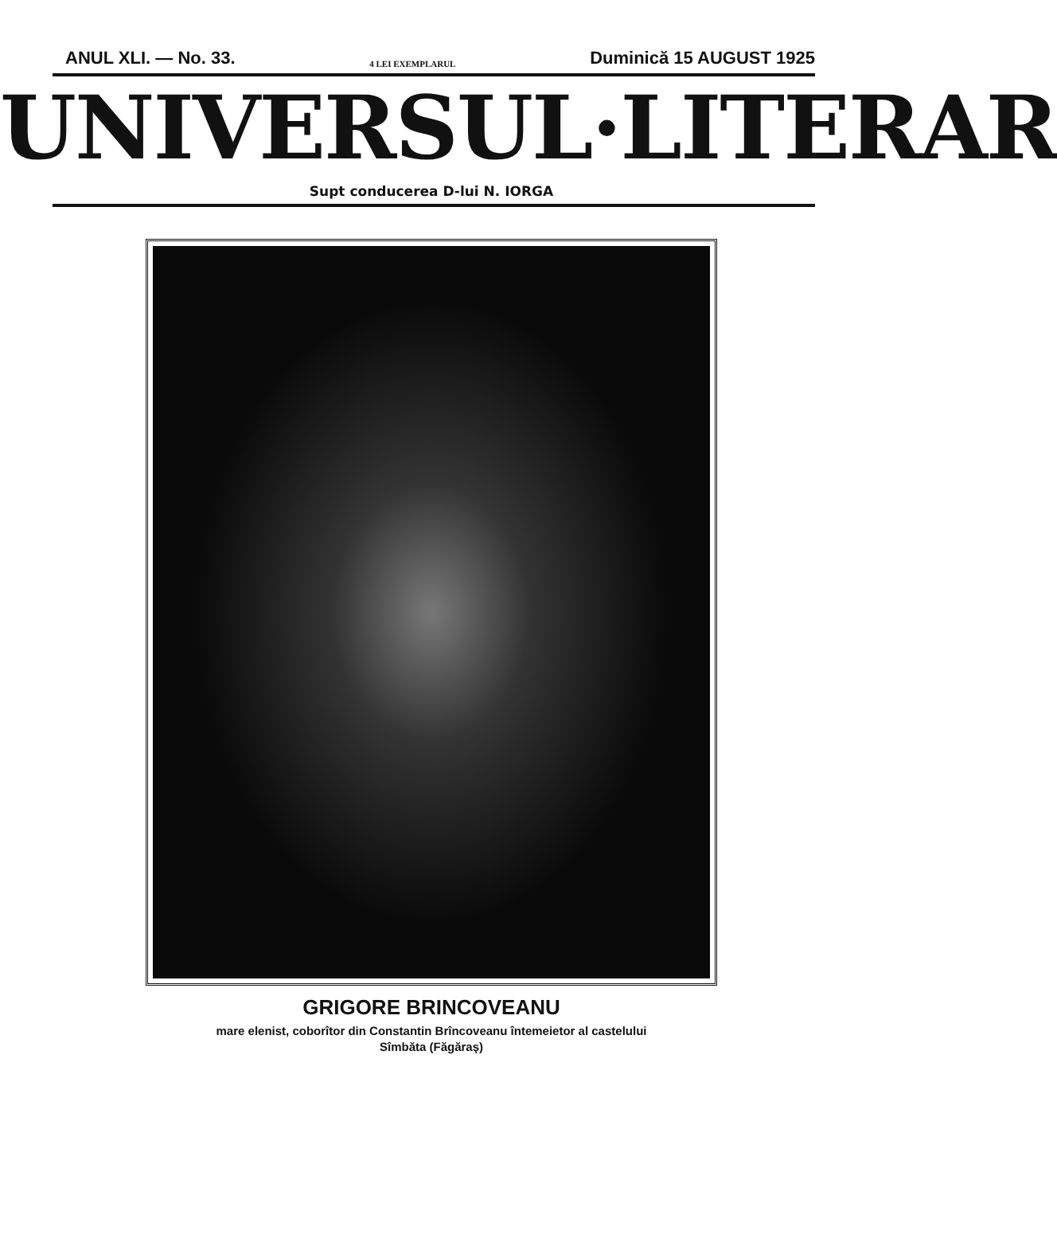ANUL XLI. — No. 33. 4 LEI EXEMPLARUL Duminică 15 AUGUST 1925
UNIVERSUL·LITERAR
Supt conducerea D-lui N. IORGA
GRIGORE BRINCOVEANU
mare elenist, coborîtor din Constantin Brîncoveanu întemeietor al castelului
Sîmbăta (Făgăraş)